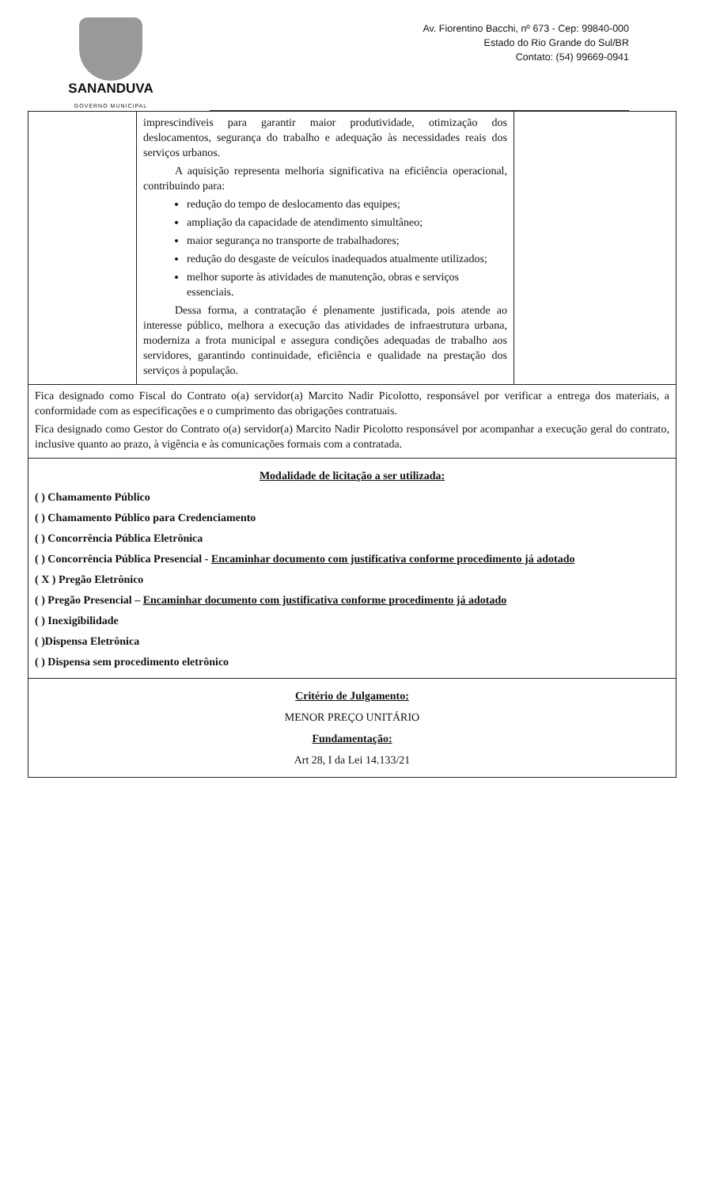SANANDUVA
GOVERNO MUNICIPAL
Av. Fiorentino Bacchi, nº 673 - Cep: 99840-000
Estado do Rio Grande do Sul/BR
Contato: (54) 99669-0941
| | imprescindíveis para garantir maior produtividade, otimização dos deslocamentos, segurança do trabalho e adequação às necessidades reais dos serviços urbanos. A aquisição representa melhoria significativa na eficiência operacional, contribuindo para: redução do tempo de deslocamento das equipes; ampliação da capacidade de atendimento simultâneo; maior segurança no transporte de trabalhadores; redução do desgaste de veículos inadequados atualmente utilizados; melhor suporte às atividades de manutenção, obras e serviços essenciais. Dessa forma, a contratação é plenamente justificada, pois atende ao interesse público, melhora a execução das atividades de infraestrutura urbana, moderniza a frota municipal e assegura condições adequadas de trabalho aos servidores, garantindo continuidade, eficiência e qualidade na prestação dos serviços à população. | |
| Fica designado como Fiscal do Contrato o(a) servidor(a) Marcito Nadir Picolotto, responsável por verificar a entrega dos materiais, a conformidade com as especificações e o cumprimento das obrigações contratuais. Fica designado como Gestor do Contrato o(a) servidor(a) Marcito Nadir Picolotto responsável por acompanhar a execução geral do contrato, inclusive quanto ao prazo, à vigência e às comunicações formais com a contratada. | | |
| Modalidade de licitação a ser utilizada: ( ) Chamamento Público ( ) Chamamento Público para Credenciamento ( ) Concorrência Pública Eletrônica ( ) Concorrência Pública Presencial - Encaminhar documento com justificativa conforme procedimento já adotado ( X ) Pregão Eletrônico ( ) Pregão Presencial – Encaminhar documento com justificativa conforme procedimento já adotado ( ) Inexigibilidade ( )Dispensa Eletrônica ( ) Dispensa sem procedimento eletrônico | | |
| Critério de Julgamento: MENOR PREÇO UNITÁRIO Fundamentação: Art 28, I da Lei 14.133/21 | | |